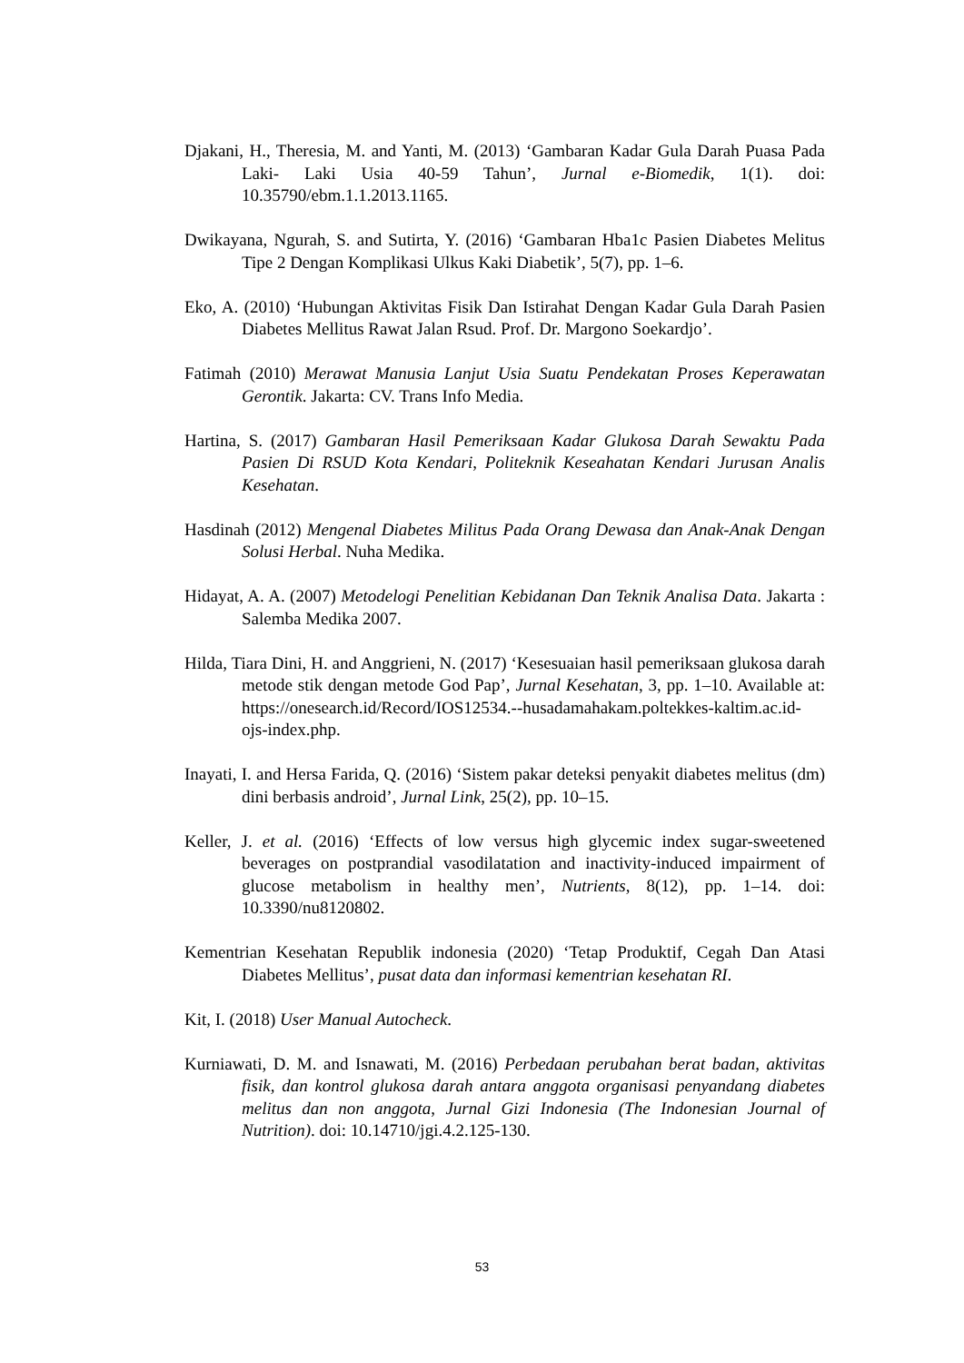Djakani, H., Theresia, M. and Yanti, M. (2013) ‘Gambaran Kadar Gula Darah Puasa Pada Laki- Laki Usia 40-59 Tahun’, Jurnal e-Biomedik, 1(1). doi: 10.35790/ebm.1.1.2013.1165.
Dwikayana, Ngurah, S. and Sutirta, Y. (2016) ‘Gambaran Hba1c Pasien Diabetes Melitus Tipe 2 Dengan Komplikasi Ulkus Kaki Diabetik’, 5(7), pp. 1–6.
Eko, A. (2010) ‘Hubungan Aktivitas Fisik Dan Istirahat Dengan Kadar Gula Darah Pasien Diabetes Mellitus Rawat Jalan Rsud. Prof. Dr. Margono Soekardjo’.
Fatimah (2010) Merawat Manusia Lanjut Usia Suatu Pendekatan Proses Keperawatan Gerontik. Jakarta: CV. Trans Info Media.
Hartina, S. (2017) Gambaran Hasil Pemeriksaan Kadar Glukosa Darah Sewaktu Pada Pasien Di RSUD Kota Kendari, Politeknik Keseahatan Kendari Jurusan Analis Kesehatan.
Hasdinah (2012) Mengenal Diabetes Militus Pada Orang Dewasa dan Anak-Anak Dengan Solusi Herbal. Nuha Medika.
Hidayat, A. A. (2007) Metodelogi Penelitian Kebidanan Dan Teknik Analisa Data. Jakarta : Salemba Medika 2007.
Hilda, Tiara Dini, H. and Anggrieni, N. (2017) ‘Kesesuaian hasil pemeriksaan glukosa darah metode stik dengan metode God Pap’, Jurnal Kesehatan, 3, pp. 1–10. Available at: https://onesearch.id/Record/IOS12534.--husadamahakam.poltekkes-kaltim.ac.id-ojs-index.php.
Inayati, I. and Hersa Farida, Q. (2016) ‘Sistem pakar deteksi penyakit diabetes melitus (dm) dini berbasis android’, Jurnal Link, 25(2), pp. 10–15.
Keller, J. et al. (2016) ‘Effects of low versus high glycemic index sugar-sweetened beverages on postprandial vasodilatation and inactivity-induced impairment of glucose metabolism in healthy men’, Nutrients, 8(12), pp. 1–14. doi: 10.3390/nu8120802.
Kementrian Kesehatan Republik indonesia (2020) ‘Tetap Produktif, Cegah Dan Atasi Diabetes Mellitus’, pusat data dan informasi kementrian kesehatan RI.
Kit, I. (2018) User Manual Autocheck.
Kurniawati, D. M. and Isnawati, M. (2016) Perbedaan perubahan berat badan, aktivitas fisik, dan kontrol glukosa darah antara anggota organisasi penyandang diabetes melitus dan non anggota, Jurnal Gizi Indonesia (The Indonesian Journal of Nutrition). doi: 10.14710/jgi.4.2.125-130.
53